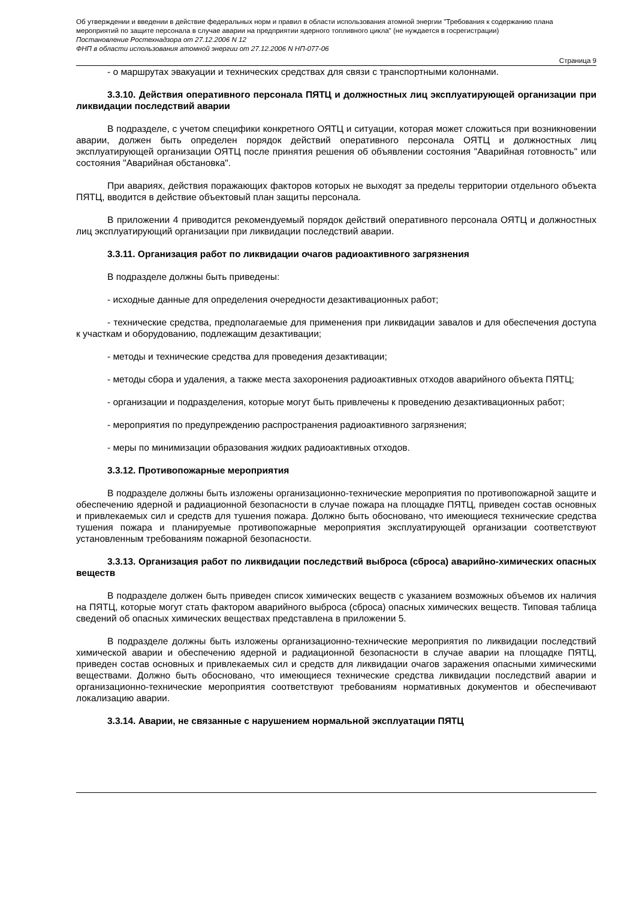Об утверждении и введении в действие федеральных норм и правил в области использования атомной энергии "Требования к содержанию плана мероприятий по защите персонала в случае аварии на предприятии ядерного топливного цикла" (не нуждается в госрегистрации)
Постановление Ростехнадзора от 27.12.2006 N 12
ФНП в области использования атомной энергии от 27.12.2006 N НП-077-06
Страница 9
- о маршрутах эвакуации и технических средствах для связи с транспортными колоннами.
3.3.10. Действия оперативного персонала ПЯТЦ и должностных лиц эксплуатирующей организации при ликвидации последствий аварии
В подразделе, с учетом специфики конкретного ОЯТЦ и ситуации, которая может сложиться при возникновении аварии, должен быть определен порядок действий оперативного персонала ОЯТЦ и должностных лиц эксплуатирующей организации ОЯТЦ после принятия решения об объявлении состояния "Аварийная готовность" или состояния "Аварийная обстановка".
При авариях, действия поражающих факторов которых не выходят за пределы территории отдельного объекта ПЯТЦ, вводится в действие объектовый план защиты персонала.
В приложении 4 приводится рекомендуемый порядок действий оперативного персонала ОЯТЦ и должностных лиц эксплуатирующий организации при ликвидации последствий аварии.
3.3.11. Организация работ по ликвидации очагов радиоактивного загрязнения
В подразделе должны быть приведены:
- исходные данные для определения очередности дезактивационных работ;
- технические средства, предполагаемые для применения при ликвидации завалов и для обеспечения доступа к участкам и оборудованию, подлежащим дезактивации;
- методы и технические средства для проведения дезактивации;
- методы сбора и удаления, а также места захоронения радиоактивных отходов аварийного объекта ПЯТЦ;
- организации и подразделения, которые могут быть привлечены к проведению дезактивационных работ;
- мероприятия по предупреждению распространения радиоактивного загрязнения;
- меры по минимизации образования жидких радиоактивных отходов.
3.3.12. Противопожарные мероприятия
В подразделе должны быть изложены организационно-технические мероприятия по противопожарной защите и обеспечению ядерной и радиационной безопасности в случае пожара на площадке ПЯТЦ, приведен состав основных и привлекаемых сил и средств для тушения пожара. Должно быть обосновано, что имеющиеся технические средства тушения пожара и планируемые противопожарные мероприятия эксплуатирующей организации соответствуют установленным требованиям пожарной безопасности.
3.3.13. Организация работ по ликвидации последствий выброса (сброса) аварийно-химических опасных веществ
В подразделе должен быть приведен список химических веществ с указанием возможных объемов их наличия на ПЯТЦ, которые могут стать фактором аварийного выброса (сброса) опасных химических веществ. Типовая таблица сведений об опасных химических веществах представлена в приложении 5.
В подразделе должны быть изложены организационно-технические мероприятия по ликвидации последствий химической аварии и обеспечению ядерной и радиационной безопасности в случае аварии на площадке ПЯТЦ, приведен состав основных и привлекаемых сил и средств для ликвидации очагов заражения опасными химическими веществами. Должно быть обосновано, что имеющиеся технические средства ликвидации последствий аварии и организационно-технические мероприятия соответствуют требованиям нормативных документов и обеспечивают локализацию аварии.
3.3.14. Аварии, не связанные с нарушением нормальной эксплуатации ПЯТЦ